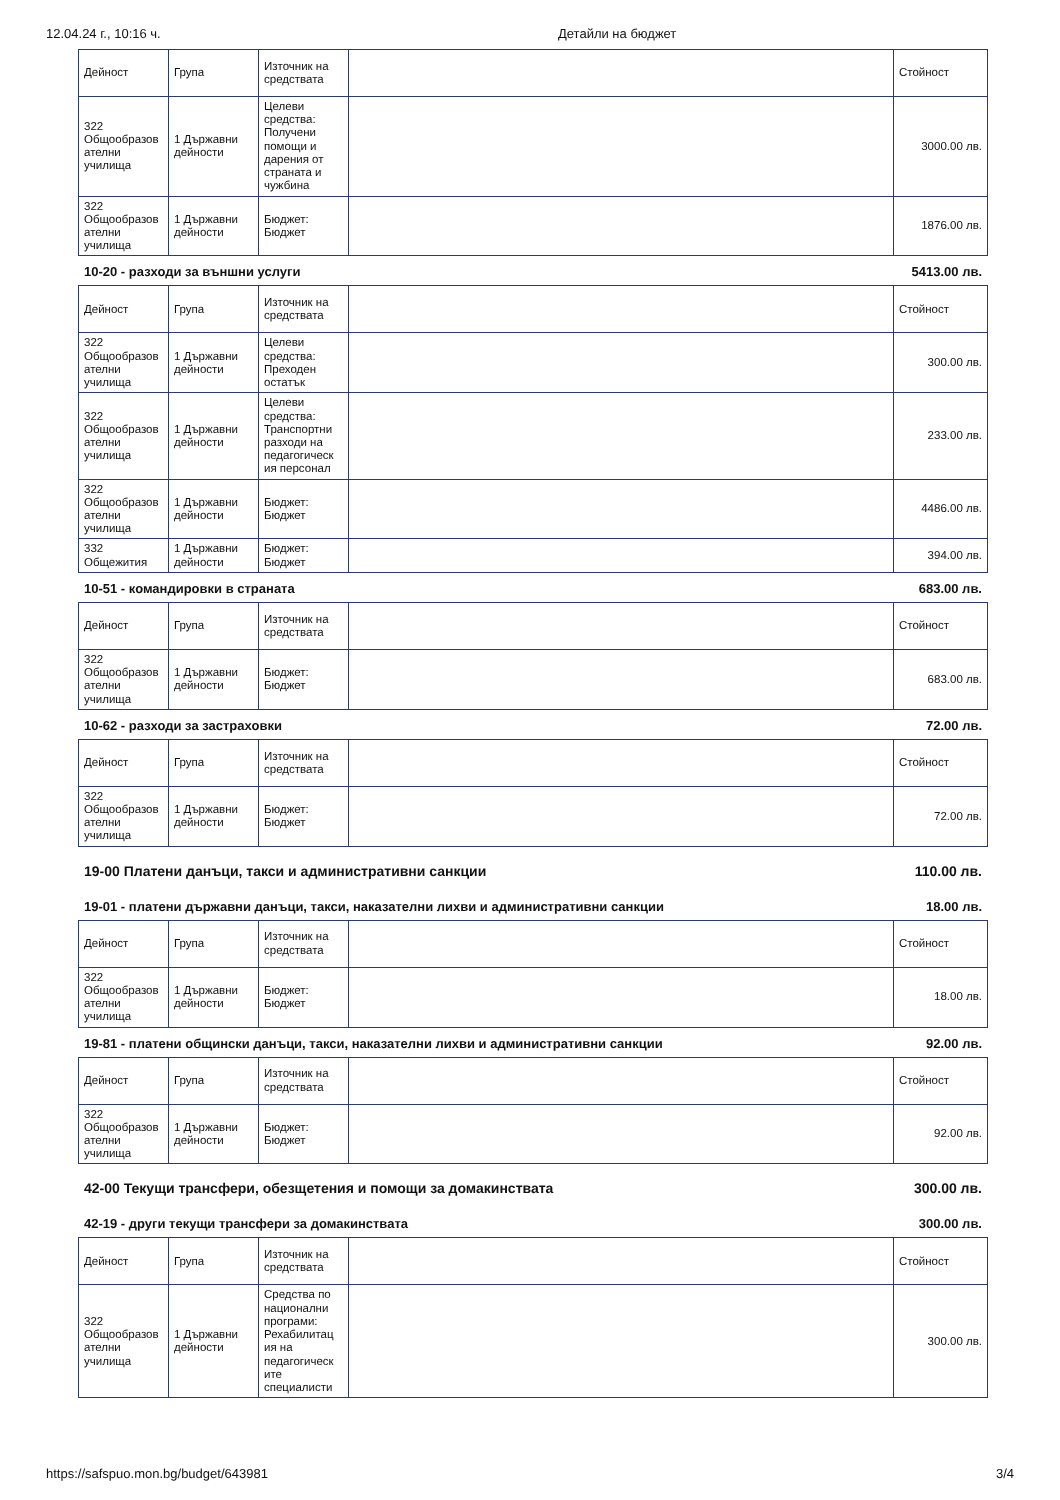12.04.24 г., 10:16 ч. Детайли на бюджет
| Дейност | Група | Източник на средствата | | Стойност |
| --- | --- | --- | --- | --- |
| 322 Общообразов ателни училища | 1 Държавни дейности | Целеви средства: Получени помощи и дарения от страната и чужбина | | 3000.00 лв. |
| 322 Общообразов ателни училища | 1 Държавни дейности | Бюджет: Бюджет | | 1876.00 лв. |
10-20 - разходи за външни услуги 5413.00 лв.
| Дейност | Група | Източник на средствата | | Стойност |
| --- | --- | --- | --- | --- |
| 322 Общообразов ателни училища | 1 Държавни дейности | Целеви средства: Преходен остатък | | 300.00 лв. |
| 322 Общообразов ателни училища | 1 Държавни дейности | Целеви средства: Транспортни разходи на педагогическ ия персонал | | 233.00 лв. |
| 322 Общообразов ателни училища | 1 Държавни дейности | Бюджет: Бюджет | | 4486.00 лв. |
| 332 Общежития | 1 Държавни дейности | Бюджет: Бюджет | | 394.00 лв. |
10-51 - командировки в страната 683.00 лв.
| Дейност | Група | Източник на средствата | | Стойност |
| --- | --- | --- | --- | --- |
| 322 Общообразов ателни училища | 1 Държавни дейности | Бюджет: Бюджет | | 683.00 лв. |
10-62 - разходи за застраховки 72.00 лв.
| Дейност | Група | Източник на средствата | | Стойност |
| --- | --- | --- | --- | --- |
| 322 Общообразов ателни училища | 1 Държавни дейности | Бюджет: Бюджет | | 72.00 лв. |
19-00 Платени данъци, такси и административни санкции 110.00 лв.
19-01 - платени държавни данъци, такси, наказателни лихви и административни санкции 18.00 лв.
| Дейност | Група | Източник на средствата | | Стойност |
| --- | --- | --- | --- | --- |
| 322 Общообразов ателни училища | 1 Държавни дейности | Бюджет: Бюджет | | 18.00 лв. |
19-81 - платени общински данъци, такси, наказателни лихви и административни санкции 92.00 лв.
| Дейност | Група | Източник на средствата | | Стойност |
| --- | --- | --- | --- | --- |
| 322 Общообразов ателни училища | 1 Държавни дейности | Бюджет: Бюджет | | 92.00 лв. |
42-00 Текущи трансфери, обезщетения и помощи за домакинствата 300.00 лв.
42-19 - други текущи трансфери за домакинствата 300.00 лв.
| Дейност | Група | Източник на средствата | | Стойност |
| --- | --- | --- | --- | --- |
| 322 Общообразов ателни училища | 1 Държавни дейности | Средства по национални програми: Рехабилитац ия на педагогическ ите специалисти | | 300.00 лв. |
https://safspuo.mon.bg/budget/643981 3/4